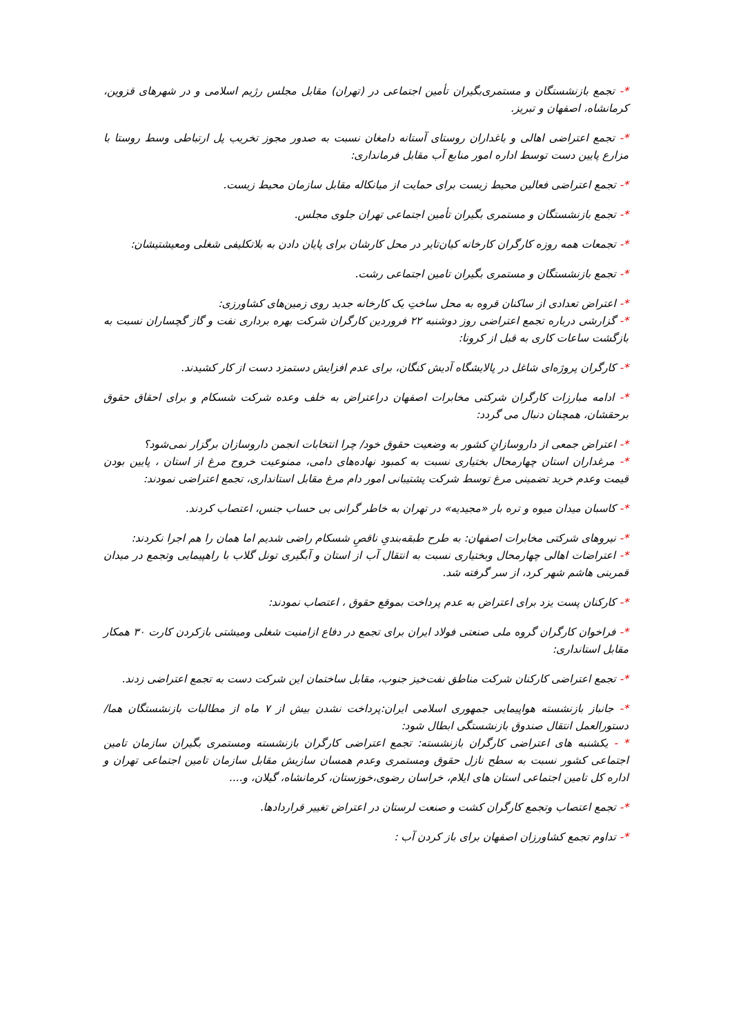*- تجمع بازنشستگان و مستمری‌بگیران تأمین اجتماعی در (تهران) مقابل مجلس رژیم اسلامی و در شهرهای قزوین، کرمانشاه، اصفهان و تبریز.
*- تجمع اعتراضی اهالی و باغداران روستای آستانه دامغان نسبت به صدور مجوز تخریب پل ارتباطی وسط روستا با مزارع پایین دست توسط اداره امور منابع آب مقابل فرمانداری:
*- تجمع اعتراضی فعالین محیط زیست برای حمایت از میانکاله مقابل سازمان محیط زیست.
*- تجمع بازنشستگان و مستمری بگیران تأمین اجتماعی تهران جلوی مجلس.
*- تجمعات همه روزه کارگران کارخانه کیان‌تایر در محل کارشان برای پایان دادن به بلاتکلیفی شغلی ومعیشتیشان:
*- تجمع بازنشستگان و مستمری بگیران تامین اجتماعی رشت.
*- اعتراض تعدادی از ساکنان قروه به محل ساختِ یک کارخانه جدید روی زمین‌های کشاورزی:
*- گزارشی درباره تجمع اعتراضی روز دوشنبه ۲۲ فروردین کارگران شرکت بهره برداری نفت و گاز گچساران نسبت به بازگشت ساعات کاری به قبل از کرونا:
*- کارگران پروژه‌ای شاغل در پالایشگاه آدیش کنگان، برای عدم افزایش دستمزد دست از کار کشیدند.
*- ادامه مبارزات کارگران شرکتی مخابرات اصفهان دراعتراض به خلف وعده شرکت شسکام و برای احقاق حقوق برحقشان، همچنان دنبال می گردد:
*- اعتراض جمعی از داروسازانِ کشور به وضعیت حقوق خود/ چرا انتخابات انجمن داروسازان برگزار نمی‌شود؟
*- مرغداران استان چهارمحال بختیاری نسبت به کمبود نهاده‌های دامی، ممنوعیت خروج مرغ از استان ، پایین بودن قیمت وعدم خرید تضمینی مرغ توسط شرکت پشتیبانی امور دام مرغ مقابل استانداری، تجمع اعتراضی نمودند:
*- کاسبان میدان میوه و تره بار «مجیدیه» در تهران به خاطر گرانی بی حساب جنس، اعتصاب کردند.
*- نیروهای شرکتی مخابرات اصفهان: به طرح طبقه‌بندیِ ناقصِ شسکام راضی شدیم اما همان را هم اجرا نکردند:
*- اعتراضات اهالی چهارمحال وبختیاری نسبت به انتقال آب از استان و آبگیری تونل گلاب با راهپیمایی وتجمع در میدان قمربنی هاشم شهر کرد، از سر گرفته شد.
*- کارکنان پست یزد برای اعتراض به عدم پرداخت بموقع حقوق ، اعتصاب نمودند:
*- فراخوان کارگران گروه ملی صنعتی فولاد ایران برای تجمع در دفاع ازامنیت شغلی ومیشتی بازکردن کارت ۳۰ همکار مقابل استانداری:
*- تجمع اعتراضی کارکنان شرکت مناطق نفت‌خیز جنوب، مقابل ساختمان این شرکت دست به تجمع اعتراضی زدند.
*- جانباز بازنشسته هواپیمایی جمهوری اسلامی ایران:پرداخت نشدن بیش از ۷ ماه از مطالبات بازنشستگان هما/ دستورالعمل انتقال صندوق بازنشستگی ابطال شود:
* - یکشنبه های اعتراضی کارگران بازنشسته: تجمع اعتراضی کارگران بازنشسته ومستمری بگیران سازمان تامین اجتماعی کشور نسبت به سطح نازل حقوق ومستمری وعدم همسان سازیش مقابل سازمان تامین اجتماعی تهران و اداره کل تامین اجتماعی استان های ایلام، خراسان رضوی،خوزستان، کرمانشاه، گیلان، و....
*- تجمع اعتصاب وتجمع کارگران کشت و صنعت لرستان در اعتراض تغییر قراردادها.
*- تداوم تجمع کشاورزان اصفهان برای باز کردن آب :